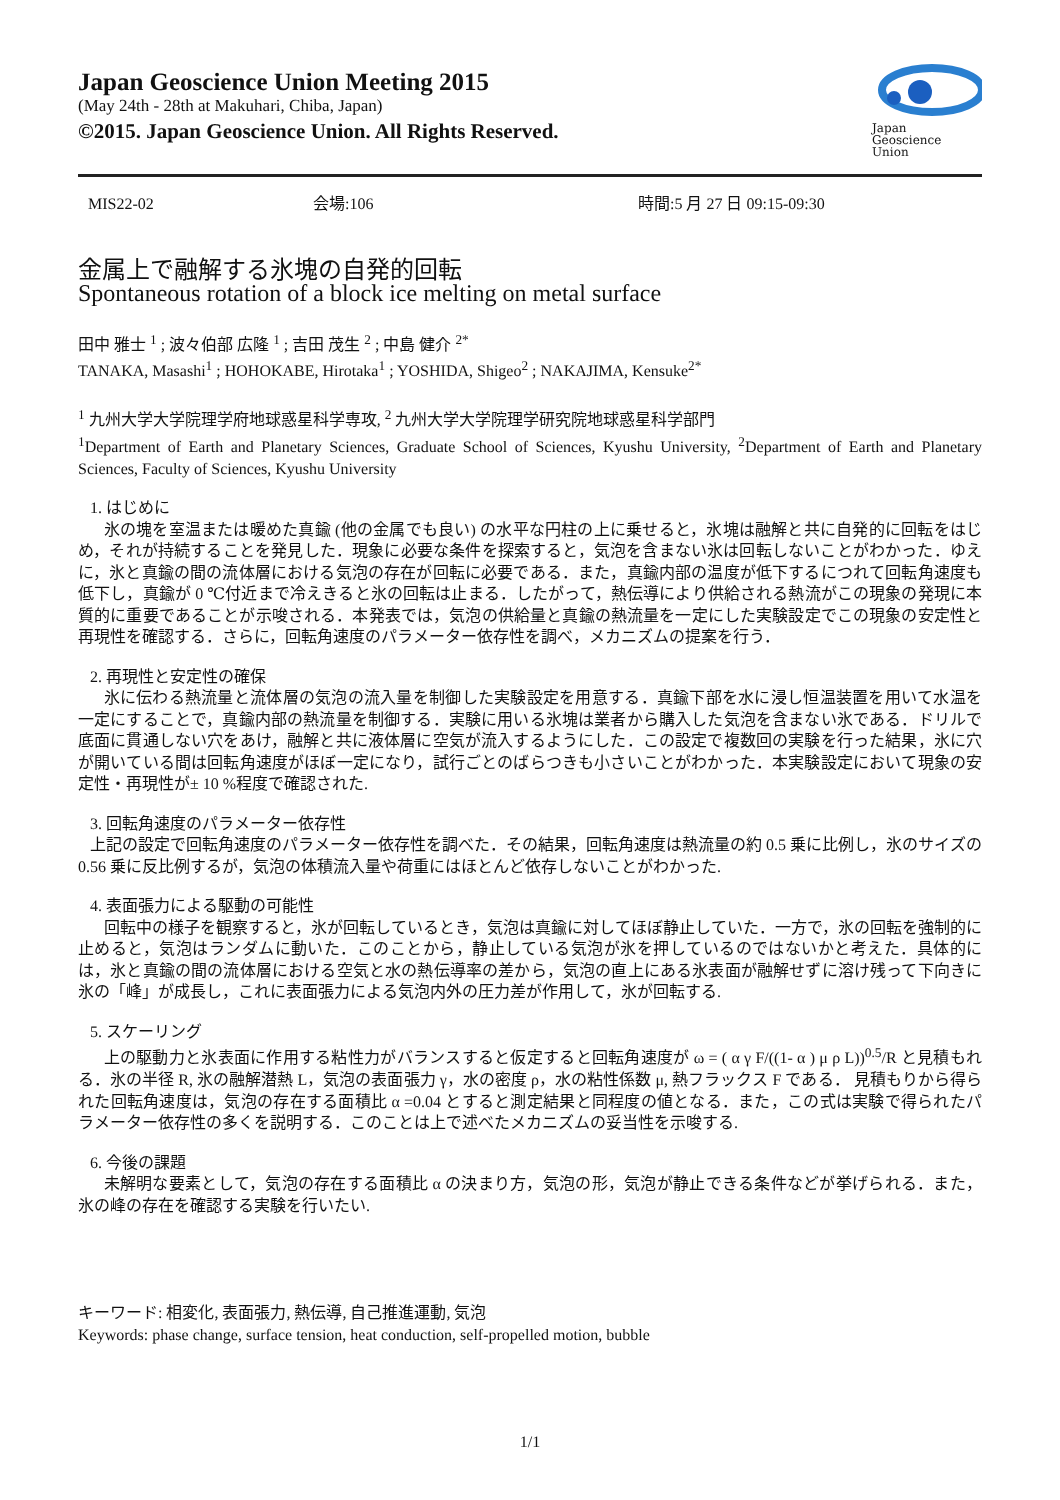Japan Geoscience Union Meeting 2015
(May 24th - 28th at Makuhari, Chiba, Japan)
©2015. Japan Geoscience Union. All Rights Reserved.
Japan
Geoscience
Union
MIS22-02 会場:106 時間:5 月 27 日 09:15-09:30
金属上で融解する氷塊の自発的回転
Spontaneous rotation of a block ice melting on metal surface
田中 雅士 <sup>1</sup> ; 波々伯部 広隆 <sup>1</sup> ; 吉田 茂生 <sup>2</sup> ; 中島 健介 <sup>2*</sup>
TANAKA, Masashi<sup>1</sup> ; HOHOKABE, Hirotaka<sup>1</sup> ; YOSHIDA, Shigeo<sup>2</sup> ; NAKAJIMA, Kensuke<sup>2*</sup>
<sup>1</sup> 九州大学大学院理学府地球惑星科学専攻, <sup>2</sup> 九州大学大学院理学研究院地球惑星科学部門
<sup>1</sup> Department of Earth and Planetary Sciences, Graduate School of Sciences, Kyushu University, <sup>2</sup>Department of Earth and Planetary Sciences, Faculty of Sciences, Kyushu University
1. はじめに
氷の塊を室温または暖めた真鍮 (他の金属でも良い) の水平な円柱の上に乗せると，氷塊は融解と共に自発的に回転をはじめ，それが持続することを発見した．現象に必要な条件を探索すると，気泡を含まない氷は回転しないことがわかった．ゆえに，氷と真鍮の間の流体層における気泡の存在が回転に必要である．また，真鍮内部の温度が低下するにつれて回転角速度も低下し，真鍮が 0 ℃付近まで冷えきると氷の回転は止まる．したがって，熱伝導により供給される熱流がこの現象の発現に本質的に重要であることが示唆される．本発表では，気泡の供給量と真鍮の熱流量を一定にした実験設定でこの現象の安定性と再現性を確認する．さらに，回転角速度のパラメーター依存性を調べ，メカニズムの提案を行う．
2. 再現性と安定性の確保
氷に伝わる熱流量と流体層の気泡の流入量を制御した実験設定を用意する．真鍮下部を水に浸し恒温装置を用いて水温を一定にすることで，真鍮内部の熱流量を制御する．実験に用いる氷塊は業者から購入した気泡を含まない氷である．ドリルで底面に貫通しない穴をあけ，融解と共に液体層に空気が流入するようにした．この設定で複数回の実験を行った結果，氷に穴が開いている間は回転角速度がほぼ一定になり，試行ごとのばらつきも小さいことがわかった．本実験設定において現象の安定性・再現性が± 10 %程度で確認された.
3. 回転角速度のパラメーター依存性
上記の設定で回転角速度のパラメーター依存性を調べた．その結果，回転角速度は熱流量の約 0.5 乗に比例し，氷のサイズの 0.56 乗に反比例するが，気泡の体積流入量や荷重にはほとんど依存しないことがわかった.
4. 表面張力による駆動の可能性
回転中の様子を観察すると，氷が回転しているとき，気泡は真鍮に対してほぼ静止していた．一方で，氷の回転を強制的に止めると，気泡はランダムに動いた．このことから，静止している気泡が氷を押しているのではないかと考えた．具体的には，氷と真鍮の間の流体層における空気と水の熱伝導率の差から，気泡の直上にある氷表面が融解せずに溶け残って下向きに氷の「峰」が成長し，これに表面張力による気泡内外の圧力差が作用して，氷が回転する.
5. スケーリング
上の駆動力と氷表面に作用する粘性力がバランスすると仮定すると回転角速度が ω = ( α γ F/((1- α ) μ ρ L))<sup>0.5</sup>/R と見積もれる．氷の半径 R, 氷の融解潜熱 L，気泡の表面張力 γ，水の密度 ρ，水の粘性係数 μ, 熱フラックス F である． 見積もりから得られた回転角速度は，気泡の存在する面積比 α =0.04 とすると測定結果と同程度の値となる．また，この式は実験で得られたパラメーター依存性の多くを説明する．このことは上で述べたメカニズムの妥当性を示唆する.
6. 今後の課題
未解明な要素として，気泡の存在する面積比 α の決まり方，気泡の形，気泡が静止できる条件などが挙げられる．また，氷の峰の存在を確認する実験を行いたい.
キーワード: 相変化, 表面張力, 熱伝導, 自己推進運動, 気泡
Keywords: phase change, surface tension, heat conduction, self-propelled motion, bubble
1/1